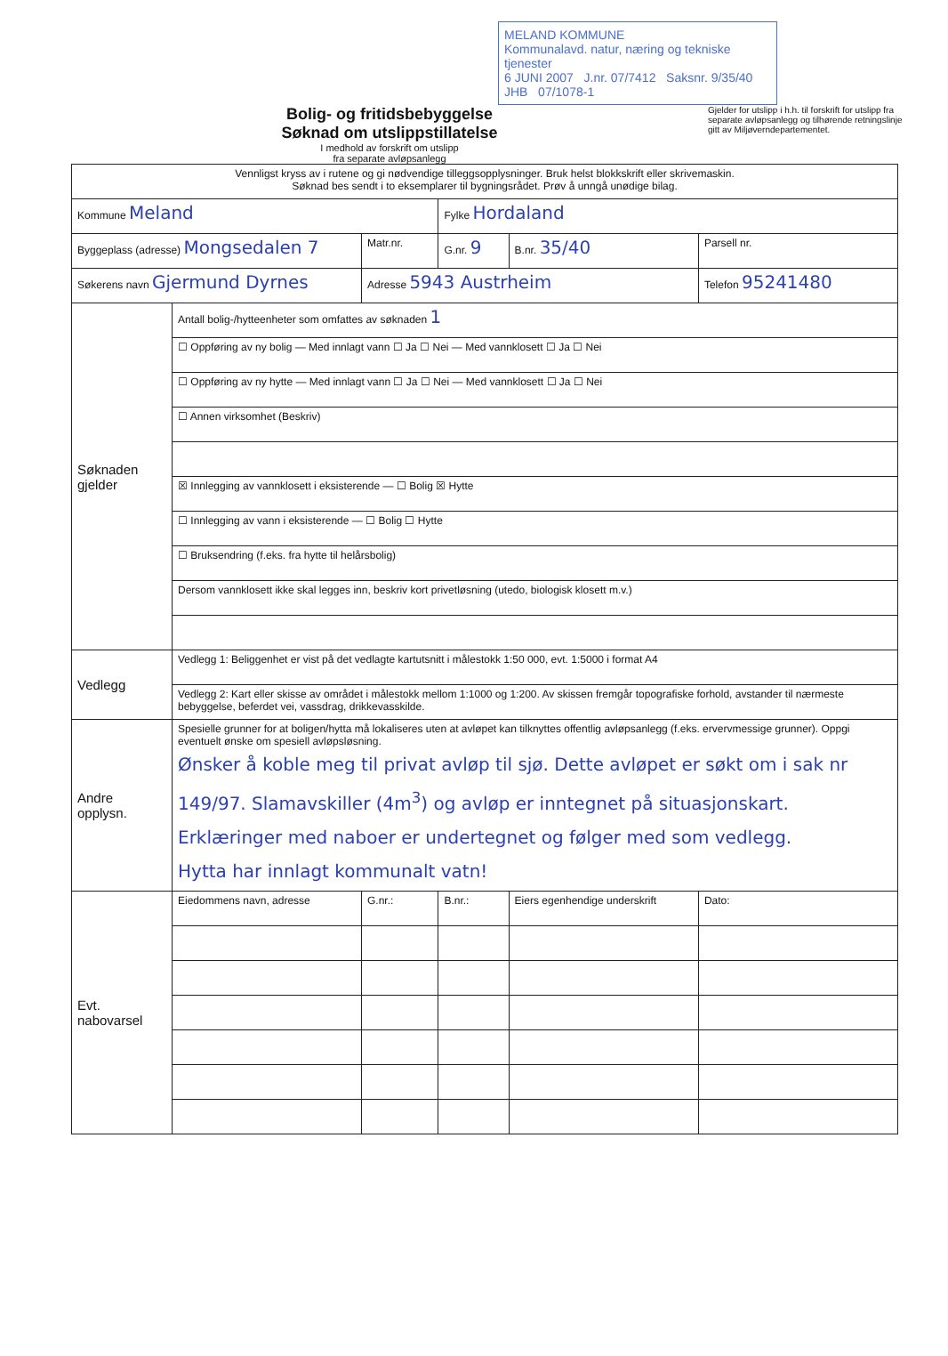MELAND KOMMUNE
Kommunalavd. natur, næring og tekniske tjenester
6 JUNI 2007 J.nr. 07/7412 Saksnr. 9/35/40 JHB 07/1078-1
Bolig- og fritidsbebyggelse
Søknad om utslippstillatelse
I medhold av forskrift om utslipp
fra separate avløpsanlegg
Gjelder for utslipp i h.h. til forskrift for utslipp fra separate avløpsanlegg og tilhørende retningslinje gitt av Miljøverndepartementet.
| Vennligst kryss av i rutene og gi nødvendige tilleggsopplysninger. Bruk helst blokkskrift eller skrivemaskin. Søknad bes sendt i to eksemplarer til bygningsrådet. Prøv å unngå unødige bilag. | | | | | |
| Kommune Meland | | | Fylke Hordaland | | |
| Byggeplass (adresse) Mongsedalen 7 | | Matr.nr. | G.nr. 9 | B.nr. 35/40 | Parsell nr. |
| Søkerens navn Gjermund Dyrnes | | Adresse 5943 Austrheim | | | Telefon 95241480 |
| Søknaden gjelder | Antall bolig-/hytteenheter som omfattes av søknaden 1 | | | | |
| | ☐ Oppføring av ny bolig — Med innlagt vann ☐ Ja ☐ Nei — Med vannklosett ☐ Ja ☐ Nei | | | | |
| | ☐ Oppføring av ny hytte — Med innlagt vann ☐ Ja ☐ Nei — Med vannklosett ☐ Ja ☐ Nei | | | | |
| | ☐ Annen virksomhet (Beskriv) | | | | |
| | ☒ Innlegging av vannklosett i eksisterende — ☐ Bolig ☒ Hytte | | | | |
| | ☐ Innlegging av vann i eksisterende — ☐ Bolig ☐ Hytte | | | | |
| | ☐ Bruksendring (f.eks. fra hytte til helårsbolig) | | | | |
| | Dersom vannklosett ikke skal legges inn, beskriv kort privetløsning (utedo, biologisk klosett m.v.) | | | | |
| Vedlegg | Vedlegg 1: Beliggenhet er vist på det vedlagte kartutsnitt i målestokk 1:50 000, evt. 1:5000 i format A4 | | | | |
| | Vedlegg 2: Kart eller skisse av området i målestokk mellom 1:1000 og 1:200. Av skissen fremgår topografiske forhold, avstander til nærmeste bebyggelse, beferdet vei, vassdrag, drikkevasskilde. | | | | |
| Andre opplysn. | Spesielle grunner for at boligen/hytta må lokaliseres uten at avløpet kan tilknyttes offentlig avløpsanlegg (f.eks. ervervmessige grunner). Oppgi eventuelt ønske om spesiell avløpsløsning. Ønsker å koble meg til privat avløp til sjø. Dette avløpet er søkt om i sak nr 149/97. Slamavskiller (4m<sup>3</sup>) og avløp er inntegnet på situasjonskart. Erklæringer med naboer er undertegnet og følger med som vedlegg. Hytta har innlagt kommunalt vatn! | | | | |
| Evt. nabovarsel | Eiedommens navn, adresse | G.nr.: | B.nr.: | Eiers egenhendige underskrift | Dato: |